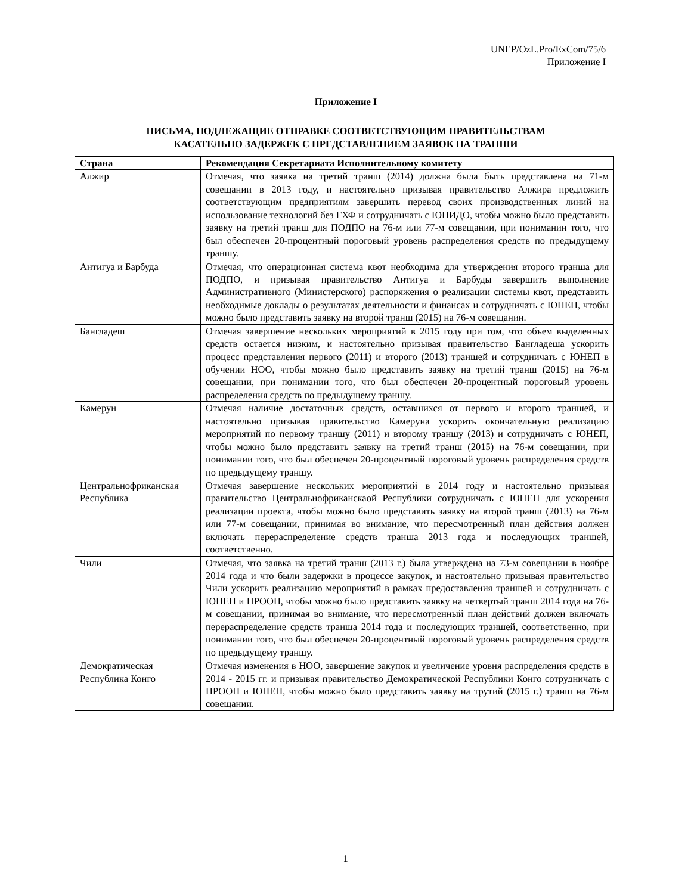UNEP/OzL.Pro/ExCom/75/6
Приложение I
Приложение I
ПИСЬМА, ПОДЛЕЖАЩИЕ ОТПРАВКЕ СООТВЕТСТВУЮЩИМ ПРАВИТЕЛЬСТВАМ
КАСАТЕЛЬНО ЗАДЕРЖЕК С ПРЕДСТАВЛЕНИЕМ ЗАЯВОК НА ТРАНШИ
| Страна | Рекомендация Секретариата Исполнительному комитету |
| --- | --- |
| Алжир | Отмечая, что заявка на третий транш (2014) должна была быть представлена на 71-м совещании в 2013 году, и настоятельно призывая правительство Алжира предложить соответствующим предприятиям завершить перевод своих производственных линий на использование технологий без ГХФ и сотрудничать с ЮНИДО, чтобы можно было представить заявку на третий транш для ПОДПО на 76-м или 77-м совещании, при понимании того, что был обеспечен 20-процентный пороговый уровень распределения средств по предыдущему траншу. |
| Антигуа и Барбуда | Отмечая, что операционная система квот необходима для утверждения второго транша для ПОДПО, и призывая правительство Антигуа и Барбуды завершить выполнение Административного (Министерского) распоряжения о реализации системы квот, представить необходимые доклады о результатах деятельности и финансах и сотрудничать с ЮНЕП, чтобы можно было представить заявку на второй транш (2015) на 76-м совещании. |
| Бангладеш | Отмечая завершение нескольких мероприятий в 2015 году при том, что объем выделенных средств остается низким, и настоятельно призывая правительство Бангладеша ускорить процесс представления первого (2011) и второго (2013) траншей и сотрудничать с ЮНЕП в обучении НОО, чтобы можно было представить заявку на третий транш (2015) на 76-м совещании, при понимании того, что был обеспечен 20-процентный пороговый уровень распределения средств по предыдущему траншу. |
| Камерун | Отмечая наличие достаточных средств, оставшихся от первого и второго траншей, и настоятельно призывая правительство Камеруна ускорить окончательную реализацию мероприятий по первому траншу (2011) и второму траншу (2013) и сотрудничать с ЮНЕП, чтобы можно было представить заявку на третий транш (2015) на 76-м совещании, при понимании того, что был обеспечен 20-процентный пороговый уровень распределения средств по предыдущему траншу. |
| Центральнофриканская Республика | Отмечая завершение нескольких мероприятий в 2014 году и настоятельно призывая правительство Центральнофриканскаой Республики сотрудничать с ЮНЕП для ускорения реализации проекта, чтобы можно было представить заявку на второй транш (2013) на 76-м или 77-м совещании, принимая во внимание, что пересмотренный план действия должен включать перераспределение средств транша 2013 года и последующих траншей, соответственно. |
| Чили | Отмечая, что заявка на третий транш (2013 г.) была утверждена на 73-м совещании в ноябре 2014 года и что были задержки в процессе закупок, и настоятельно призывая правительство Чили ускорить реализацию мероприятий в рамках предоставления траншей и сотрудничать с ЮНЕП и ПРООН, чтобы можно было представить заявку на четвертый транш 2014 года на 76-м совещании, принимая во внимание, что пересмотренный план действий должен включать перераспределение средств транша 2014 года и последующих траншей, соответственно, при понимании того, что был обеспечен 20-процентный пороговый уровень распределения средств по предыдущему траншу. |
| Демократическая Республика Конго | Отмечая изменения в НОО, завершение закупок и увеличение уровня распределения средств в 2014 - 2015 гг. и призывая правительство Демократической Республики Конго сотрудничать с ПРООН и ЮНЕП, чтобы можно было представить заявку на трутий (2015 г.) транш на 76-м совещании. |
1